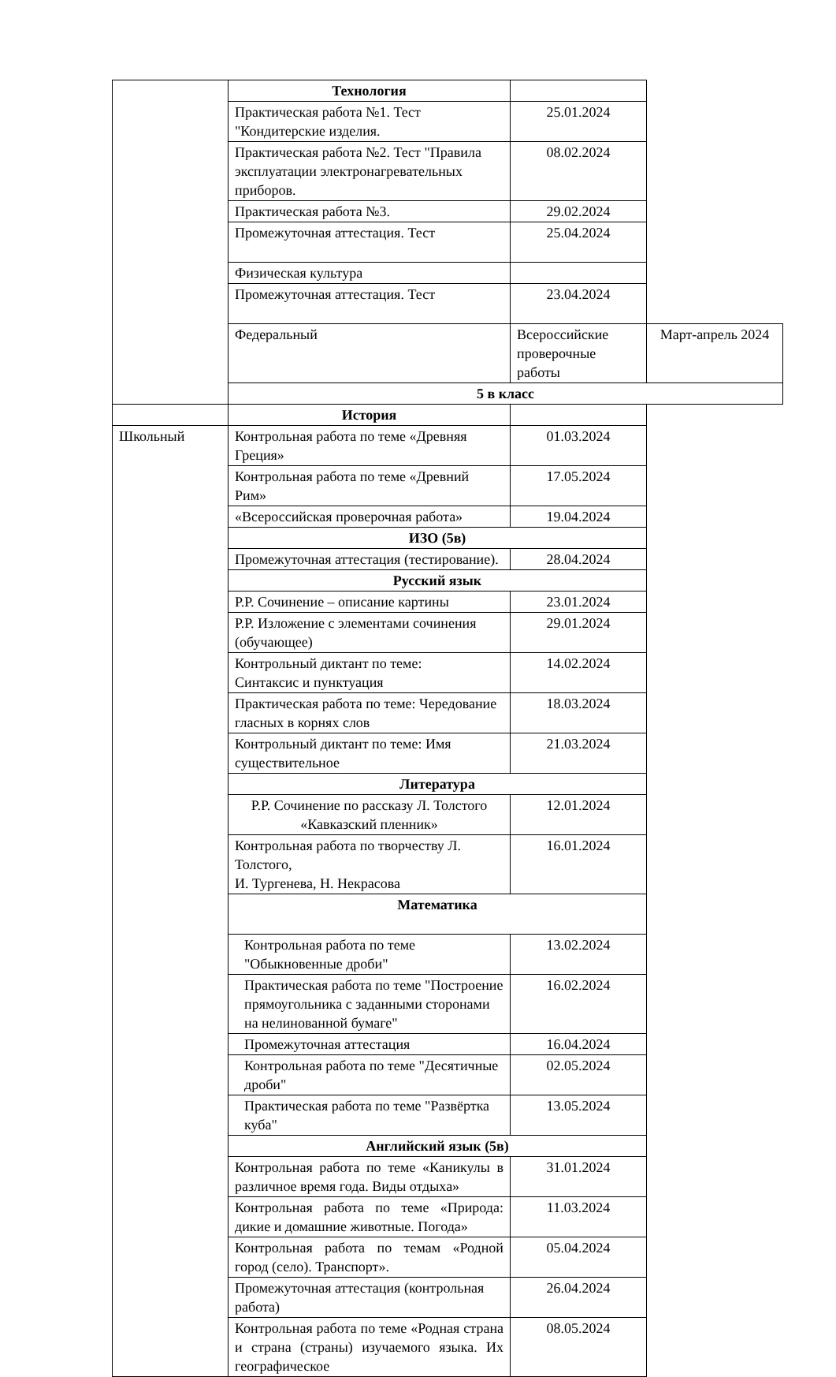| | Технология | | |
| | Практическая работа №1. Тест "Кондитерские изделия. | 25.01.2024 | |
| | Практическая работа №2. Тест "Правила эксплуатации электронагревательных приборов. | 08.02.2024 | |
| | Практическая работа №3. | 29.02.2024 | |
| | Промежуточная аттестация. Тест | 25.04.2024 | |
| | Физическая культура | | |
| | Промежуточная аттестация. Тест | 23.04.2024 | |
| | Федеральный | Всероссийские проверочные работы | Март-апрель 2024 |
| | 5 в класс | | |
| | История | | |
| Школьный | Контрольная работа по теме «Древняя Греция» | 01.03.2024 | |
| | Контрольная работа по теме «Древний Рим» | 17.05.2024 | |
| | «Всероссийская проверочная работа» | 19.04.2024 | |
| | ИЗО (5в) | | |
| | Промежуточная аттестация (тестирование). | 28.04.2024 | |
| | Русский язык | | |
| | Р.Р. Сочинение – описание картины | 23.01.2024 | |
| | Р.Р. Изложение с элементами сочинения (обучающее) | 29.01.2024 | |
| | Контрольный диктант по теме: Синтаксис и пунктуация | 14.02.2024 | |
| | Практическая работа по теме: Чередование гласных в корнях слов | 18.03.2024 | |
| | Контрольный диктант по теме: Имя существительное | 21.03.2024 | |
| | Литература | | |
| | Р.Р. Сочинение по рассказу Л. Толстого «Кавказский пленник» | 12.01.2024 | |
| | Контрольная работа по творчеству Л. Толстого, И. Тургенева, Н. Некрасова | 16.01.2024 | |
| | Математика | | |
| | Контрольная работа по теме "Обыкновенные дроби" | 13.02.2024 | |
| | Практическая работа по теме "Построение прямоугольника с заданными сторонами на нелинованной бумаге" | 16.02.2024 | |
| | Промежуточная аттестация | 16.04.2024 | |
| | Контрольная работа по теме "Десятичные дроби" | 02.05.2024 | |
| | Практическая работа по теме "Развёртка куба" | 13.05.2024 | |
| | Английский язык (5в) | | |
| | Контрольная работа по теме «Каникулы в различное время года. Виды отдыха» | 31.01.2024 | |
| | Контрольная работа по теме «Природа: дикие и домашние животные. Погода» | 11.03.2024 | |
| | Контрольная работа по темам «Родной город (село). Транспорт». | 05.04.2024 | |
| | Промежуточная аттестация (контрольная работа) | 26.04.2024 | |
| | Контрольная работа по теме «Родная страна и страна (страны) изучаемого языка. Их географическое | 08.05.2024 | |